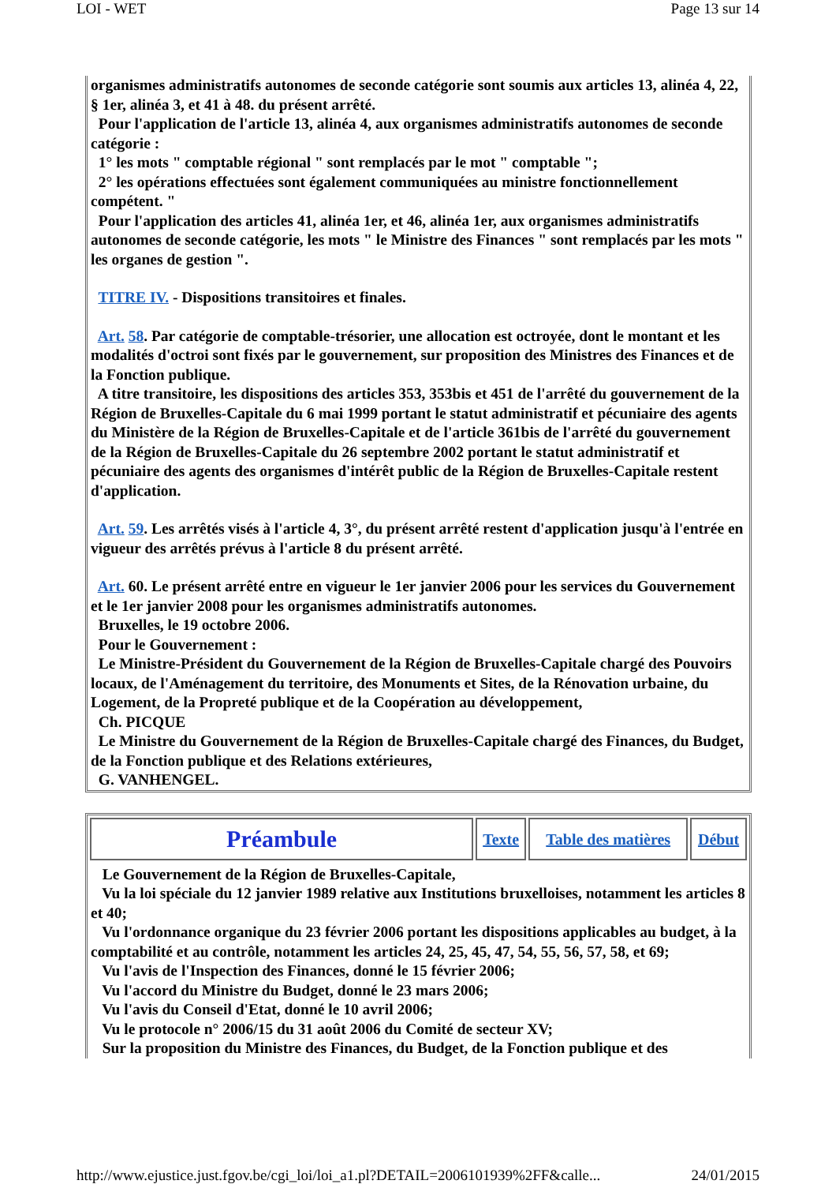LOI - WET Page 13 sur 14
organismes administratifs autonomes de seconde catégorie sont soumis aux articles 13, alinéa 4, 22, § 1er, alinéa 3, et 41 à 48. du présent arrêté.
Pour l'application de l'article 13, alinéa 4, aux organismes administratifs autonomes de seconde catégorie :
1° les mots " comptable régional " sont remplacés par le mot " comptable ";
2° les opérations effectuées sont également communiquées au ministre fonctionnellement compétent. "
Pour l'application des articles 41, alinéa 1er, et 46, alinéa 1er, aux organismes administratifs autonomes de seconde catégorie, les mots " le Ministre des Finances " sont remplacés par les mots " les organes de gestion ".
TITRE IV. - Dispositions transitoires et finales.
Art. 58. Par catégorie de comptable-trésorier, une allocation est octroyée, dont le montant et les modalités d'octroi sont fixés par le gouvernement, sur proposition des Ministres des Finances et de la Fonction publique.
A titre transitoire, les dispositions des articles 353, 353bis et 451 de l'arrêté du gouvernement de la Région de Bruxelles-Capitale du 6 mai 1999 portant le statut administratif et pécuniaire des agents du Ministère de la Région de Bruxelles-Capitale et de l'article 361bis de l'arrêté du gouvernement de la Région de Bruxelles-Capitale du 26 septembre 2002 portant le statut administratif et pécuniaire des agents des organismes d'intérêt public de la Région de Bruxelles-Capitale restent d'application.
Art. 59. Les arrêtés visés à l'article 4, 3°, du présent arrêté restent d'application jusqu'à l'entrée en vigueur des arrêtés prévus à l'article 8 du présent arrêté.
Art. 60. Le présent arrêté entre en vigueur le 1er janvier 2006 pour les services du Gouvernement et le 1er janvier 2008 pour les organismes administratifs autonomes.
Bruxelles, le 19 octobre 2006.
Pour le Gouvernement :
Le Ministre-Président du Gouvernement de la Région de Bruxelles-Capitale chargé des Pouvoirs locaux, de l'Aménagement du territoire, des Monuments et Sites, de la Rénovation urbaine, du Logement, de la Propreté publique et de la Coopération au développement,
Ch. PICQUE
Le Ministre du Gouvernement de la Région de Bruxelles-Capitale chargé des Finances, du Budget, de la Fonction publique et des Relations extérieures,
G. VANHENGEL.
| Préambule | Texte | Table des matières | Début |
Le Gouvernement de la Région de Bruxelles-Capitale,
Vu la loi spéciale du 12 janvier 1989 relative aux Institutions bruxelloises, notamment les articles 8 et 40;
Vu l'ordonnance organique du 23 février 2006 portant les dispositions applicables au budget, à la comptabilité et au contrôle, notamment les articles 24, 25, 45, 47, 54, 55, 56, 57, 58, et 69;
Vu l'avis de l'Inspection des Finances, donné le 15 février 2006;
Vu l'accord du Ministre du Budget, donné le 23 mars 2006;
Vu l'avis du Conseil d'Etat, donné le 10 avril 2006;
Vu le protocole n° 2006/15 du 31 août 2006 du Comité de secteur XV;
Sur la proposition du Ministre des Finances, du Budget, de la Fonction publique et des
http://www.ejustice.just.fgov.be/cgi_loi/loi_a1.pl?DETAIL=2006101939%2FF&calle... 24/01/2015